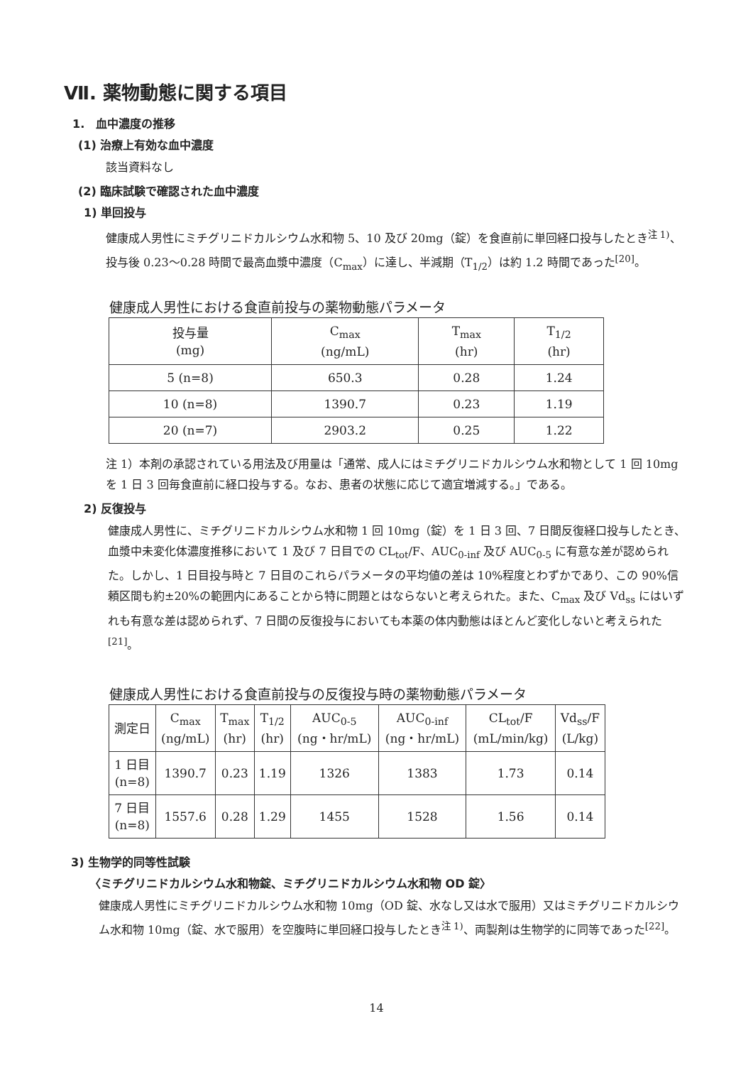Ⅶ. 薬物動態に関する項目
1.　血中濃度の推移
(1) 治療上有効な血中濃度
該当資料なし
(2) 臨床試験で確認された血中濃度
1) 単回投与
健康成人男性にミチグリニドカルシウム水和物 5、10 及び 20mg（錠）を食直前に単回経口投与したとき<sup>注 1)</sup>、投与後 0.23～0.28 時間で最高血漿中濃度（C<sub>max</sub>）に達し、半減期（T<sub>1/2</sub>）は約 1.2 時間であった<sup>[20]</sup>。
健康成人男性における食直前投与の薬物動態パラメータ
| 投与量 (mg) | C<sub>max</sub> (ng/mL) | T<sub>max</sub> (hr) | T<sub>1/2</sub> (hr) |
| --- | --- | --- | --- |
| 5 (n=8) | 650.3 | 0.28 | 1.24 |
| 10 (n=8) | 1390.7 | 0.23 | 1.19 |
| 20 (n=7) | 2903.2 | 0.25 | 1.22 |
注 1）本剤の承認されている用法及び用量は「通常、成人にはミチグリニドカルシウム水和物として 1 回 10mg を 1 日 3 回毎食直前に経口投与する。なお、患者の状態に応じて適宜増減する。」である。
2) 反復投与
健康成人男性に、ミチグリニドカルシウム水和物 1 回 10mg（錠）を 1 日 3 回、7 日間反復経口投与したとき、血漿中未変化体濃度推移において 1 及び 7 日目での CL<sub>tot</sub>/F、AUC<sub>0-inf</sub> 及び AUC<sub>0-5</sub> に有意な差が認められた。しかし、1 日目投与時と 7 日目のこれらパラメータの平均値の差は 10%程度とわずかであり、この 90%信頼区間も約±20%の範囲内にあることから特に問題とはならないと考えられた。また、C<sub>max</sub> 及び Vd<sub>ss</sub> にはいずれも有意な差は認められず、7 日間の反復投与においても本薬の体内動態はほとんど変化しないと考えられた<sup>[21]</sup>。
健康成人男性における食直前投与の反復投与時の薬物動態パラメータ
| 測定日 | C<sub>max</sub> (ng/mL) | T<sub>max</sub> (hr) | T<sub>1/2</sub> (hr) | AUC<sub>0-5</sub> (ng・hr/mL) | AUC<sub>0-inf</sub> (ng・hr/mL) | CL<sub>tot</sub>/F (mL/min/kg) | Vd<sub>ss</sub>/F (L/kg) |
| --- | --- | --- | --- | --- | --- | --- | --- |
| 1 日目 (n=8) | 1390.7 | 0.23 | 1.19 | 1326 | 1383 | 1.73 | 0.14 |
| 7 日目 (n=8) | 1557.6 | 0.28 | 1.29 | 1455 | 1528 | 1.56 | 0.14 |
3) 生物学的同等性試験
〈ミチグリニドカルシウム水和物錠、ミチグリニドカルシウム水和物 OD 錠〉
健康成人男性にミチグリニドカルシウム水和物 10mg（OD 錠、水なし又は水で服用）又はミチグリニドカルシウム水和物 10mg（錠、水で服用）を空腹時に単回経口投与したとき<sup>注 1)</sup>、両製剤は生物学的に同等であった<sup>[22]</sup>。
14